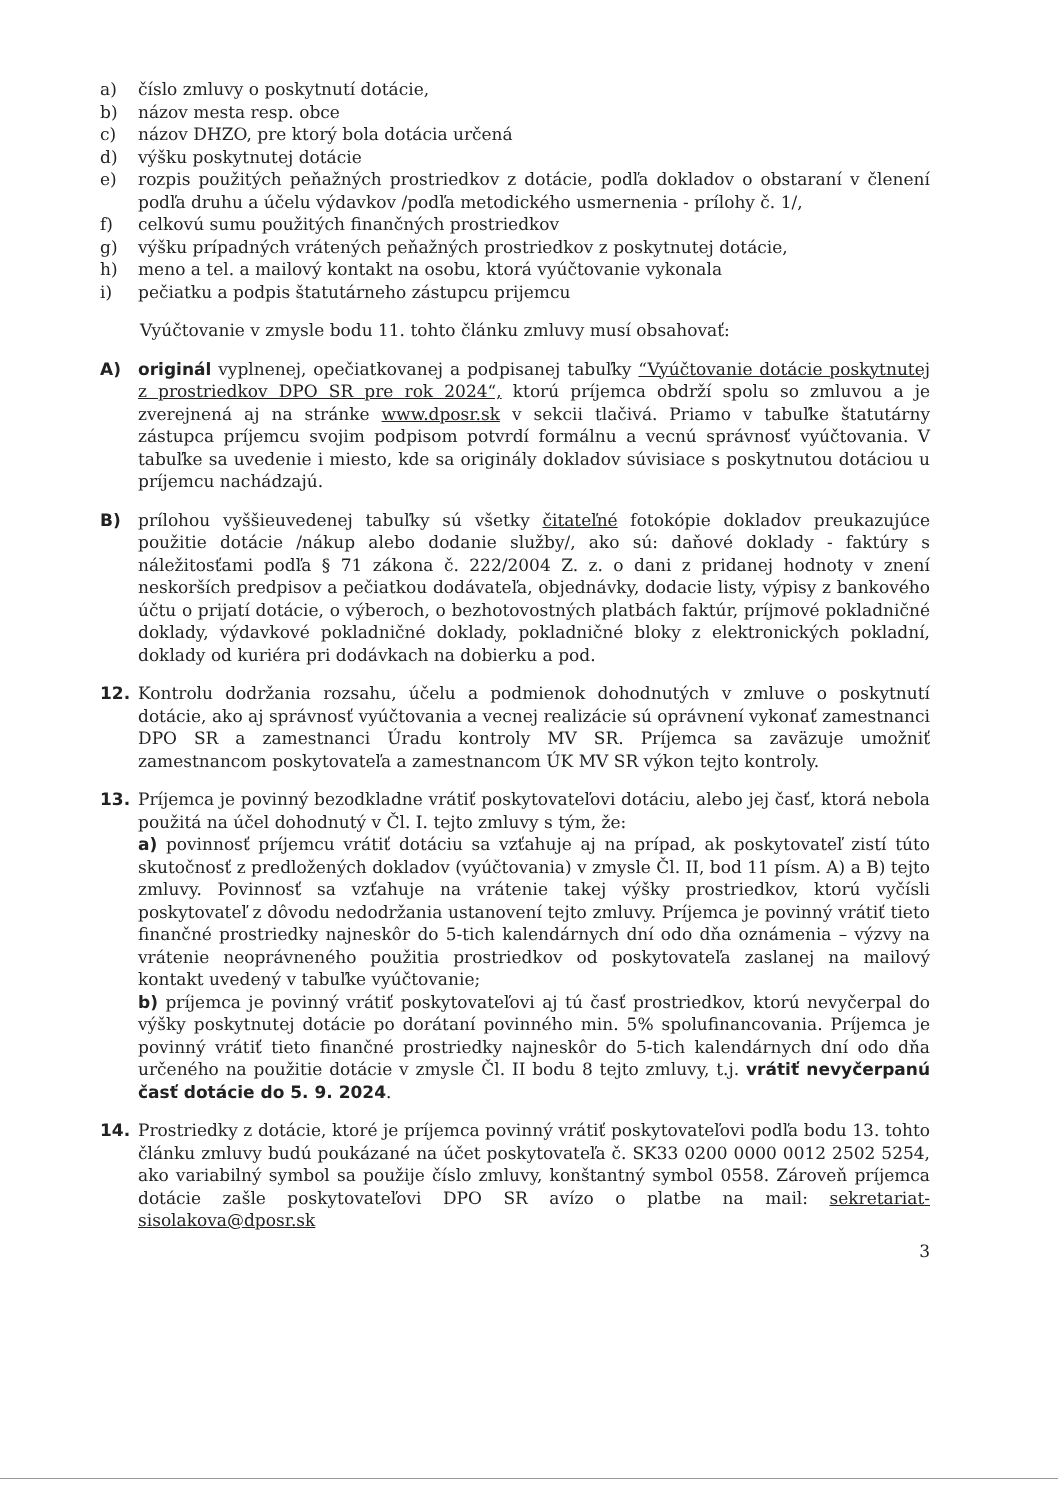a) číslo zmluvy o poskytnutí dotácie,
b) názov mesta resp. obce
c) názov DHZO, pre ktorý bola dotácia určená
d) výšku poskytnutej dotácie
e) rozpis použitých peňažných prostriedkov z dotácie, podľa dokladov o obstaraní v členení podľa druhu a účelu výdavkov /podľa metodického usmernenia - prílohy č. 1/,
f) celkovú sumu použitých finančných prostriedkov
g) výšku prípadných vrátených peňažných prostriedkov z poskytnutej dotácie,
h) meno a tel. a mailový kontakt na osobu, ktorá vyúčtovanie vykonala
i) pečiatku a podpis štatutárneho zástupcu prijemcu
Vyúčtovanie v zmysle bodu 11. tohto článku zmluvy musí obsahovať:
A) originál vyplnenej, opečiatkovanej a podpisanej tabuľky “Vyúčtovanie dotácie poskytnutej z prostriedkov DPO SR pre rok 2024“, ktorú príjemca obdrží spolu so zmluvou a je zverejnená aj na stránke www.dposr.sk v sekcii tlačivá. Priamo v tabuľke štatutárny zástupca príjemcu svojim podpisom potvrdí formálnu a vecnú správnosť vyúčtovania. V tabuľke sa uvedenie i miesto, kde sa originály dokladov súvisiace s poskytnutou dotáciou u príjemcu nachádzajú.
B) prílohou vyššieuvedenej tabuľky sú všetky čitateľné fotokópie dokladov preukazujúce použitie dotácie /nákup alebo dodanie služby/, ako sú: daňové doklady - faktúry s náležitosťami podľa § 71 zákona č. 222/2004 Z. z. o dani z pridanej hodnoty v znení neskorších predpisov a pečiatkou dodávateľa, objednávky, dodacie listy, výpisy z bankového účtu o prijatí dotácie, o výberoch, o bezhotovostných platbách faktúr, príjmové pokladničné doklady, výdavkové pokladničné doklady, pokladničné bloky z elektronických pokladní, doklady od kuriéra pri dodávkach na dobierku a pod.
12. Kontrolu dodržania rozsahu, účelu a podmienok dohodnutých v zmluve o poskytnutí dotácie, ako aj správnosť vyúčtovania a vecnej realizácie sú oprávnení vykonať zamestnanci DPO SR a zamestnanci Úradu kontroly MV SR. Príjemca sa zaväzuje umožniť zamestnancom poskytovateľa a zamestnancom ÚK MV SR výkon tejto kontroly.
13. Príjemca je povinný bezodkladne vrátiť poskytovateľovi dotáciu, alebo jej časť, ktorá nebola použitá na účel dohodnutý v Čl. I. tejto zmluvy s tým, že:
a) povinnosť príjemcu vrátiť dotáciu sa vzťahuje aj na prípad, ak poskytovateľ zistí túto skutočnosť z predložených dokladov (vyúčtovania) v zmysle Čl. II, bod 11 písm. A) a B) tejto zmluvy. Povinnosť sa vzťahuje na vrátenie takej výšky prostriedkov, ktorú vyčísli poskytovateľ z dôvodu nedodržania ustanovení tejto zmluvy. Príjemca je povinný vrátiť tieto finančné prostriedky najneskôr do 5-tich kalendárnych dní odo dňa oznámenia – výzvy na vrátenie neoprávneného použitia prostriedkov od poskytovateľa zaslanej na mailový kontakt uvedený v tabuľke vyúčtovanie;
b) príjemca je povinný vrátiť poskytovateľovi aj tú časť prostriedkov, ktorú nevyčerpal do výšky poskytnutej dotácie po dorátaní povinného min. 5% spolufinancovania. Príjemca je povinný vrátiť tieto finančné prostriedky najneskôr do 5-tich kalendárnych dní odo dňa určeného na použitie dotácie v zmysle Čl. II bodu 8 tejto zmluvy, t.j. vrátiť nevyčerpanú časť dotácie do 5. 9. 2024.
14. Prostriedky z dotácie, ktoré je príjemca povinný vrátiť poskytovateľovi podľa bodu 13. tohto článku zmluvy budú poukázané na účet poskytovateľa č. SK33 0200 0000 0012 2502 5254, ako variabilný symbol sa použije číslo zmluvy, konštantný symbol 0558. Zároveň príjemca dotácie zašle poskytovateľovi DPO SR avízo o platbe na mail: sekretariat-sisolakova@dposr.sk
3